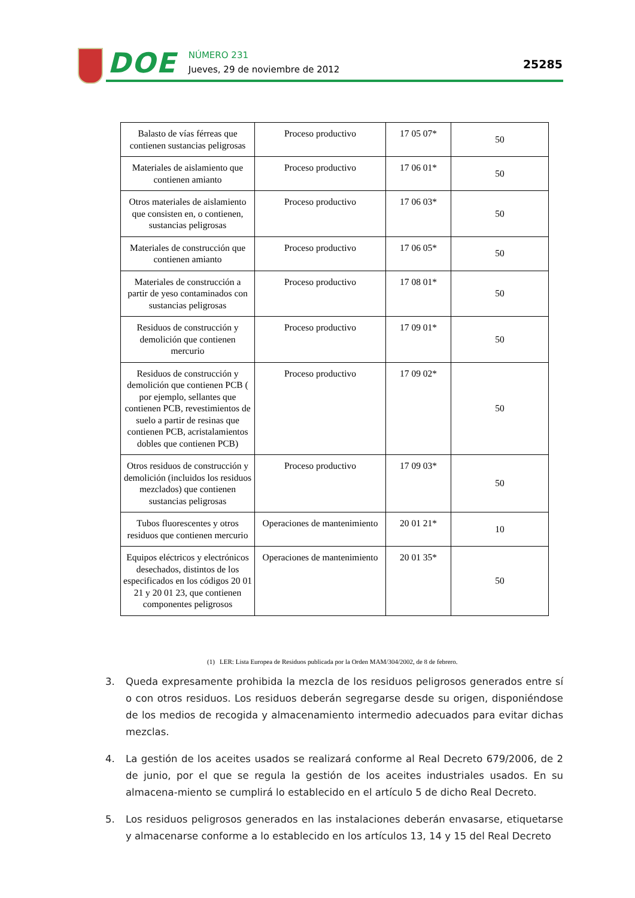DOE
NÚMERO 231
Jueves, 29 de noviembre de 2012
25285
| Balasto de vías férreas que contienen sustancias peligrosas | Proceso productivo | 17 05 07* | 50 |
| Materiales de aislamiento que contienen amianto | Proceso productivo | 17 06 01* | 50 |
| Otros materiales de aislamiento que consisten en, o contienen, sustancias peligrosas | Proceso productivo | 17 06 03* | 50 |
| Materiales de construcción que contienen amianto | Proceso productivo | 17 06 05* | 50 |
| Materiales de construcción a partir de yeso contaminados con sustancias peligrosas | Proceso productivo | 17 08 01* | 50 |
| Residuos de construcción y demolición que contienen mercurio | Proceso productivo | 17 09 01* | 50 |
| Residuos de construcción y demolición que contienen PCB ( por ejemplo, sellantes que contienen PCB, revestimientos de suelo a partir de resinas que contienen PCB, acristalamientos dobles que contienen PCB) | Proceso productivo | 17 09 02* | 50 |
| Otros residuos de construcción y demolición (incluidos los residuos mezclados) que contienen sustancias peligrosas | Proceso productivo | 17 09 03* | 50 |
| Tubos fluorescentes y otros residuos que contienen mercurio | Operaciones de mantenimiento | 20 01 21* | 10 |
| Equipos eléctricos y electrónicos desechados, distintos de los especificados en los códigos 20 01 21 y 20 01 23, que contienen componentes peligrosos | Operaciones de mantenimiento | 20 01 35* | 50 |
(1) LER: Lista Europea de Residuos publicada por la Orden MAM/304/2002, de 8 de febrero.
3. Queda expresamente prohibida la mezcla de los residuos peligrosos generados entre sí o con otros residuos. Los residuos deberán segregarse desde su origen, disponiéndose de los medios de recogida y almacenamiento intermedio adecuados para evitar dichas mezclas.
4. La gestión de los aceites usados se realizará conforme al Real Decreto 679/2006, de 2 de junio, por el que se regula la gestión de los aceites industriales usados. En su almacena-miento se cumplirá lo establecido en el artículo 5 de dicho Real Decreto.
5. Los residuos peligrosos generados en las instalaciones deberán envasarse, etiquetarse y almacenarse conforme a lo establecido en los artículos 13, 14 y 15 del Real Decreto